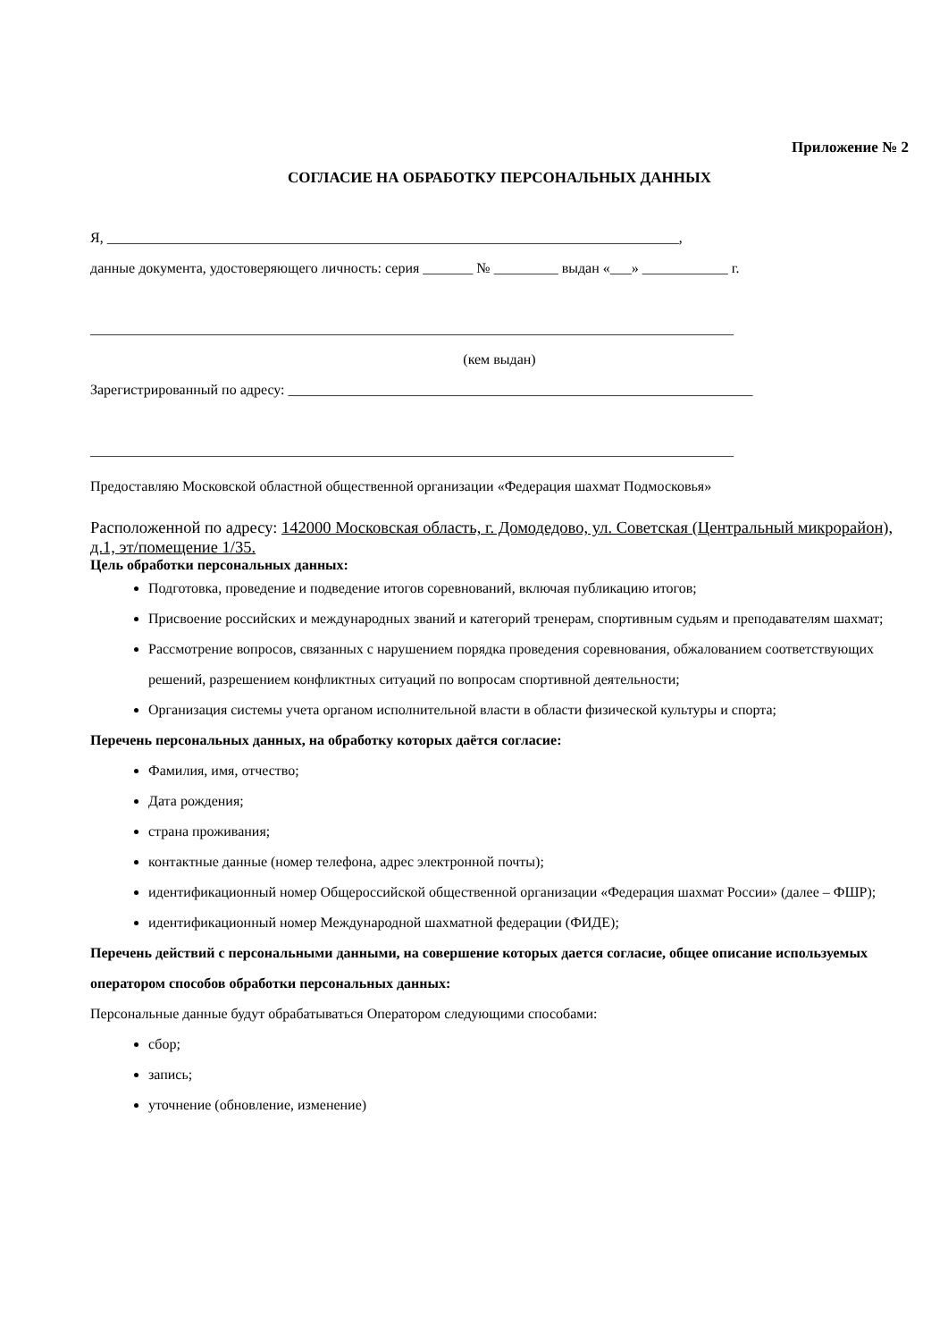Приложение № 2
СОГЛАСИЕ НА ОБРАБОТКУ ПЕРСОНАЛЬНЫХ ДАННЫХ
Я, ________________________________________________________________________________,
данные документа, удостоверяющего личность: серия _______ № _________ выдан «___» ____________ г.
__________________________________________________________________________________________
(кем выдан)
Зарегистрированный по адресу: _________________________________________________________________
__________________________________________________________________________________________
Предоставляю Московской областной общественной организации «Федерация шахмат Подмосковья»
Расположенной по адресу: 142000 Московская область, г. Домодедово, ул. Советская (Центральный микрорайон), д.1, эт/помещение 1/35.
Цель обработки персональных данных:
Подготовка, проведение и подведение итогов соревнований, включая публикацию итогов;
Присвоение российских и международных званий и категорий тренерам, спортивным судьям и преподавателям шахмат;
Рассмотрение вопросов, связанных с нарушением порядка проведения соревнования, обжалованием соответствующих решений, разрешением конфликтных ситуаций по вопросам спортивной деятельности;
Организация системы учета органом исполнительной власти в области физической культуры и спорта;
Перечень персональных данных, на обработку которых даётся согласие:
Фамилия, имя, отчество;
Дата рождения;
страна проживания;
контактные данные (номер телефона, адрес электронной почты);
идентификационный номер Общероссийской общественной организации «Федерация шахмат России» (далее – ФШР);
идентификационный номер Международной шахматной федерации (ФИДЕ);
Перечень действий с персональными данными, на совершение которых дается согласие, общее описание используемых оператором способов обработки персональных данных:
Персональные данные будут обрабатываться Оператором следующими способами:
сбор;
запись;
уточнение (обновление, изменение)